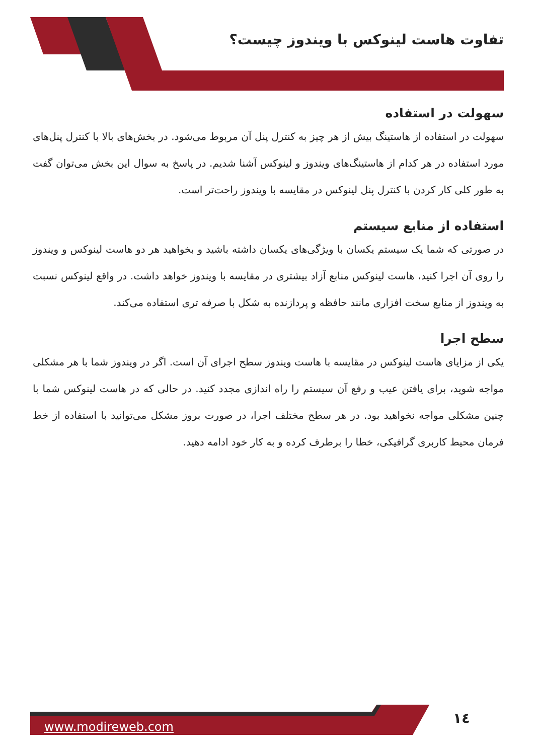تفاوت هاست لینوکس با ویندوز چیست؟
سهولت در استفاده
سهولت در استفاده از هاستینگ بیش از هر چیز به کنترل پنل آن مربوط می‌شود. در بخش‌های بالا با کنترل پنل‌های مورد استفاده در هر کدام از هاستینگ‌های ویندوز و لینوکس آشنا شدیم. در پاسخ به سوال این بخش می‌توان گفت به طور کلی کار کردن با کنترل پنل لینوکس در مقایسه با ویندوز راحت‌تر است.
استفاده از منابع سیستم
در صورتی که شما یک سیستم یکسان با ویژگی‌های یکسان داشته باشید و بخواهید هر دو هاست لینوکس و ویندوز را روی آن اجرا کنید، هاست لینوکس منابع آزاد بیشتری در مقایسه با ویندوز خواهد داشت. در واقع لینوکس نسبت به ویندوز از منابع سخت افزاری مانند حافظه و پردازنده به شکل با صرفه تری استفاده می‌کند.
سطح اجرا
یکی از مزایای هاست لینوکس در مقایسه با هاست ویندوز سطح اجرای آن است. اگر در ویندوز شما با هر مشکلی مواجه شوید، برای یافتن عیب و رفع آن سیستم را راه اندازی مجدد کنید. در حالی که در هاست لینوکس شما با چنین مشکلی مواجه نخواهید بود. در هر سطح مختلف اجرا، در صورت بروز مشکل می‌توانید با استفاده از خط فرمان محیط کاربری گرافیکی، خطا را برطرف کرده و به کار خود ادامه دهید.
www.modireweb.com
١٤